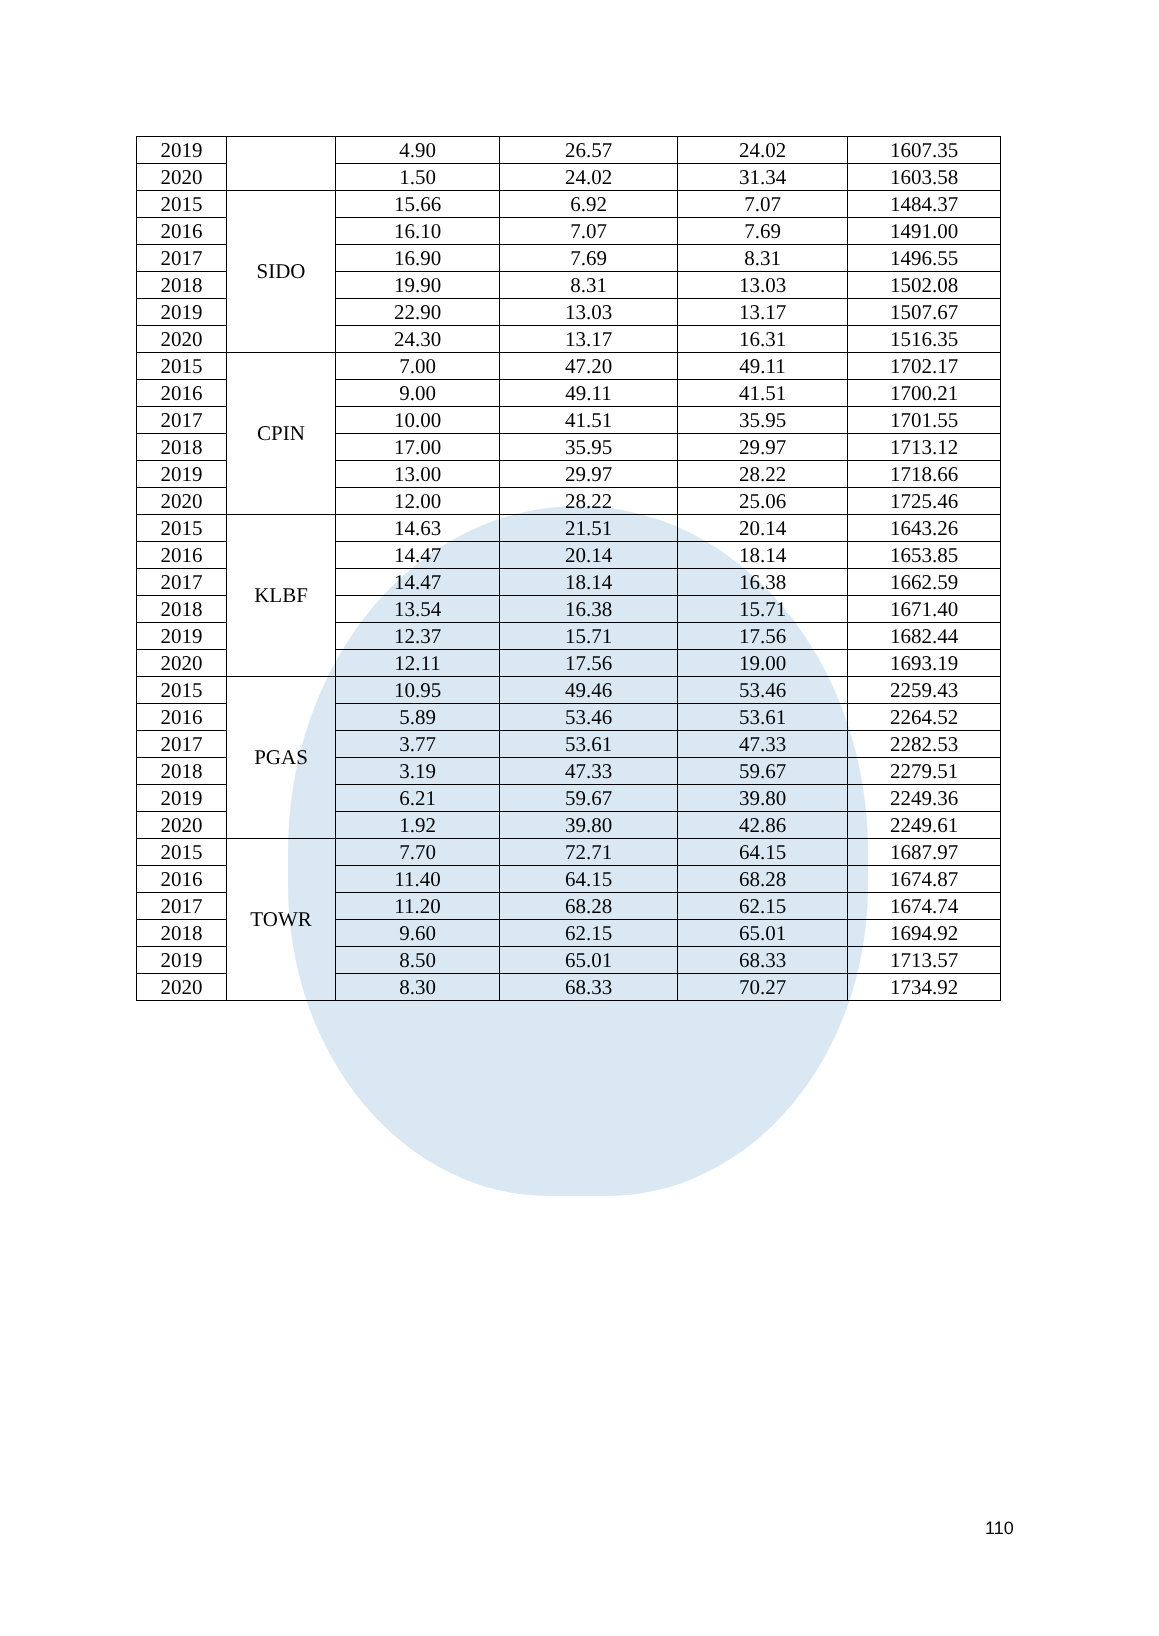| 2019 | | 4.90 | 26.57 | 24.02 | 1607.35 |
| 2020 | | 1.50 | 24.02 | 31.34 | 1603.58 |
| 2015 | SIDO | 15.66 | 6.92 | 7.07 | 1484.37 |
| 2016 | | 16.10 | 7.07 | 7.69 | 1491.00 |
| 2017 | | 16.90 | 7.69 | 8.31 | 1496.55 |
| 2018 | | 19.90 | 8.31 | 13.03 | 1502.08 |
| 2019 | | 22.90 | 13.03 | 13.17 | 1507.67 |
| 2020 | | 24.30 | 13.17 | 16.31 | 1516.35 |
| 2015 | CPIN | 7.00 | 47.20 | 49.11 | 1702.17 |
| 2016 | | 9.00 | 49.11 | 41.51 | 1700.21 |
| 2017 | | 10.00 | 41.51 | 35.95 | 1701.55 |
| 2018 | | 17.00 | 35.95 | 29.97 | 1713.12 |
| 2019 | | 13.00 | 29.97 | 28.22 | 1718.66 |
| 2020 | | 12.00 | 28.22 | 25.06 | 1725.46 |
| 2015 | KLBF | 14.63 | 21.51 | 20.14 | 1643.26 |
| 2016 | | 14.47 | 20.14 | 18.14 | 1653.85 |
| 2017 | | 14.47 | 18.14 | 16.38 | 1662.59 |
| 2018 | | 13.54 | 16.38 | 15.71 | 1671.40 |
| 2019 | | 12.37 | 15.71 | 17.56 | 1682.44 |
| 2020 | | 12.11 | 17.56 | 19.00 | 1693.19 |
| 2015 | PGAS | 10.95 | 49.46 | 53.46 | 2259.43 |
| 2016 | | 5.89 | 53.46 | 53.61 | 2264.52 |
| 2017 | | 3.77 | 53.61 | 47.33 | 2282.53 |
| 2018 | | 3.19 | 47.33 | 59.67 | 2279.51 |
| 2019 | | 6.21 | 59.67 | 39.80 | 2249.36 |
| 2020 | | 1.92 | 39.80 | 42.86 | 2249.61 |
| 2015 | TOWR | 7.70 | 72.71 | 64.15 | 1687.97 |
| 2016 | | 11.40 | 64.15 | 68.28 | 1674.87 |
| 2017 | | 11.20 | 68.28 | 62.15 | 1674.74 |
| 2018 | | 9.60 | 62.15 | 65.01 | 1694.92 |
| 2019 | | 8.50 | 65.01 | 68.33 | 1713.57 |
| 2020 | | 8.30 | 68.33 | 70.27 | 1734.92 |
110